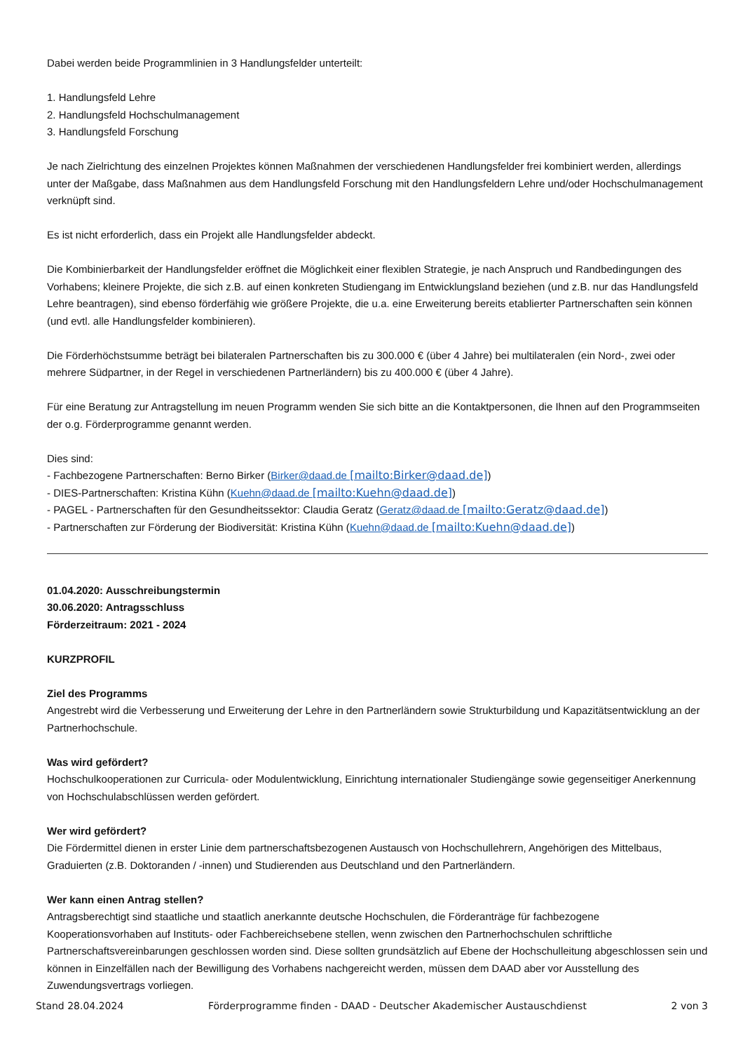Dabei werden beide Programmlinien in 3 Handlungsfelder unterteilt:
1. Handlungsfeld Lehre
2. Handlungsfeld Hochschulmanagement
3. Handlungsfeld Forschung
Je nach Zielrichtung des einzelnen Projektes können Maßnahmen der verschiedenen Handlungsfelder frei kombiniert werden, allerdings unter der Maßgabe, dass Maßnahmen aus dem Handlungsfeld Forschung mit den Handlungsfeldern Lehre und/oder Hochschulmanagement verknüpft sind.
Es ist nicht erforderlich, dass ein Projekt alle Handlungsfelder abdeckt.
Die Kombinierbarkeit der Handlungsfelder eröffnet die Möglichkeit einer flexiblen Strategie, je nach Anspruch und Randbedingungen des Vorhabens; kleinere Projekte, die sich z.B. auf einen konkreten Studiengang im Entwicklungsland beziehen (und z.B. nur das Handlungsfeld Lehre beantragen), sind ebenso förderfähig wie größere Projekte, die u.a. eine Erweiterung bereits etablierter Partnerschaften sein können (und evtl. alle Handlungsfelder kombinieren).
Die Förderhöchstsumme beträgt bei bilateralen Partnerschaften bis zu 300.000 € (über 4 Jahre) bei multilateralen (ein Nord-, zwei oder mehrere Südpartner, in der Regel in verschiedenen Partnerländern) bis zu 400.000 € (über 4 Jahre).
Für eine Beratung zur Antragstellung im neuen Programm wenden Sie sich bitte an die Kontaktpersonen, die Ihnen auf den Programmseiten der o.g. Förderprogramme genannt werden.
Dies sind:
- Fachbezogene Partnerschaften: Berno Birker (Birker@daad.de [mailto:Birker@daad.de])
- DIES-Partnerschaften: Kristina Kühn (Kuehn@daad.de [mailto:Kuehn@daad.de])
- PAGEL - Partnerschaften für den Gesundheitssektor: Claudia Geratz (Geratz@daad.de [mailto:Geratz@daad.de])
- Partnerschaften zur Förderung der Biodiversität: Kristina Kühn (Kuehn@daad.de [mailto:Kuehn@daad.de])
01.04.2020: Ausschreibungstermin
30.06.2020: Antragsschluss
Förderzeitraum: 2021 - 2024
KURZPROFIL
Ziel des Programms
Angestrebt wird die Verbesserung und Erweiterung der Lehre in den Partnerländern sowie Strukturbildung und Kapazitätsentwicklung an der Partnerhochschule.
Was wird gefördert?
Hochschulkooperationen zur Curricula- oder Modulentwicklung, Einrichtung internationaler Studiengänge sowie gegenseitiger Anerkennung von Hochschulabschlüssen werden gefördert.
Wer wird gefördert?
Die Fördermittel dienen in erster Linie dem partnerschaftsbezogenen Austausch von Hochschullehrern, Angehörigen des Mittelbaus, Graduierten (z.B. Doktoranden / -innen) und Studierenden aus Deutschland und den Partnerländern.
Wer kann einen Antrag stellen?
Antragsberechtigt sind staatliche und staatlich anerkannte deutsche Hochschulen, die Förderanträge für fachbezogene Kooperationsvorhaben auf Instituts- oder Fachbereichsebene stellen, wenn zwischen den Partnerhochschulen schriftliche Partnerschaftsvereinbarungen geschlossen worden sind. Diese sollten grundsätzlich auf Ebene der Hochschulleitung abgeschlossen sein und können in Einzelfällen nach der Bewilligung des Vorhabens nachgereicht werden, müssen dem DAAD aber vor Ausstellung des Zuwendungsvertrags vorliegen.
Stand 28.04.2024 Förderprogramme finden - DAAD - Deutscher Akademischer Austauschdienst 2 von 3